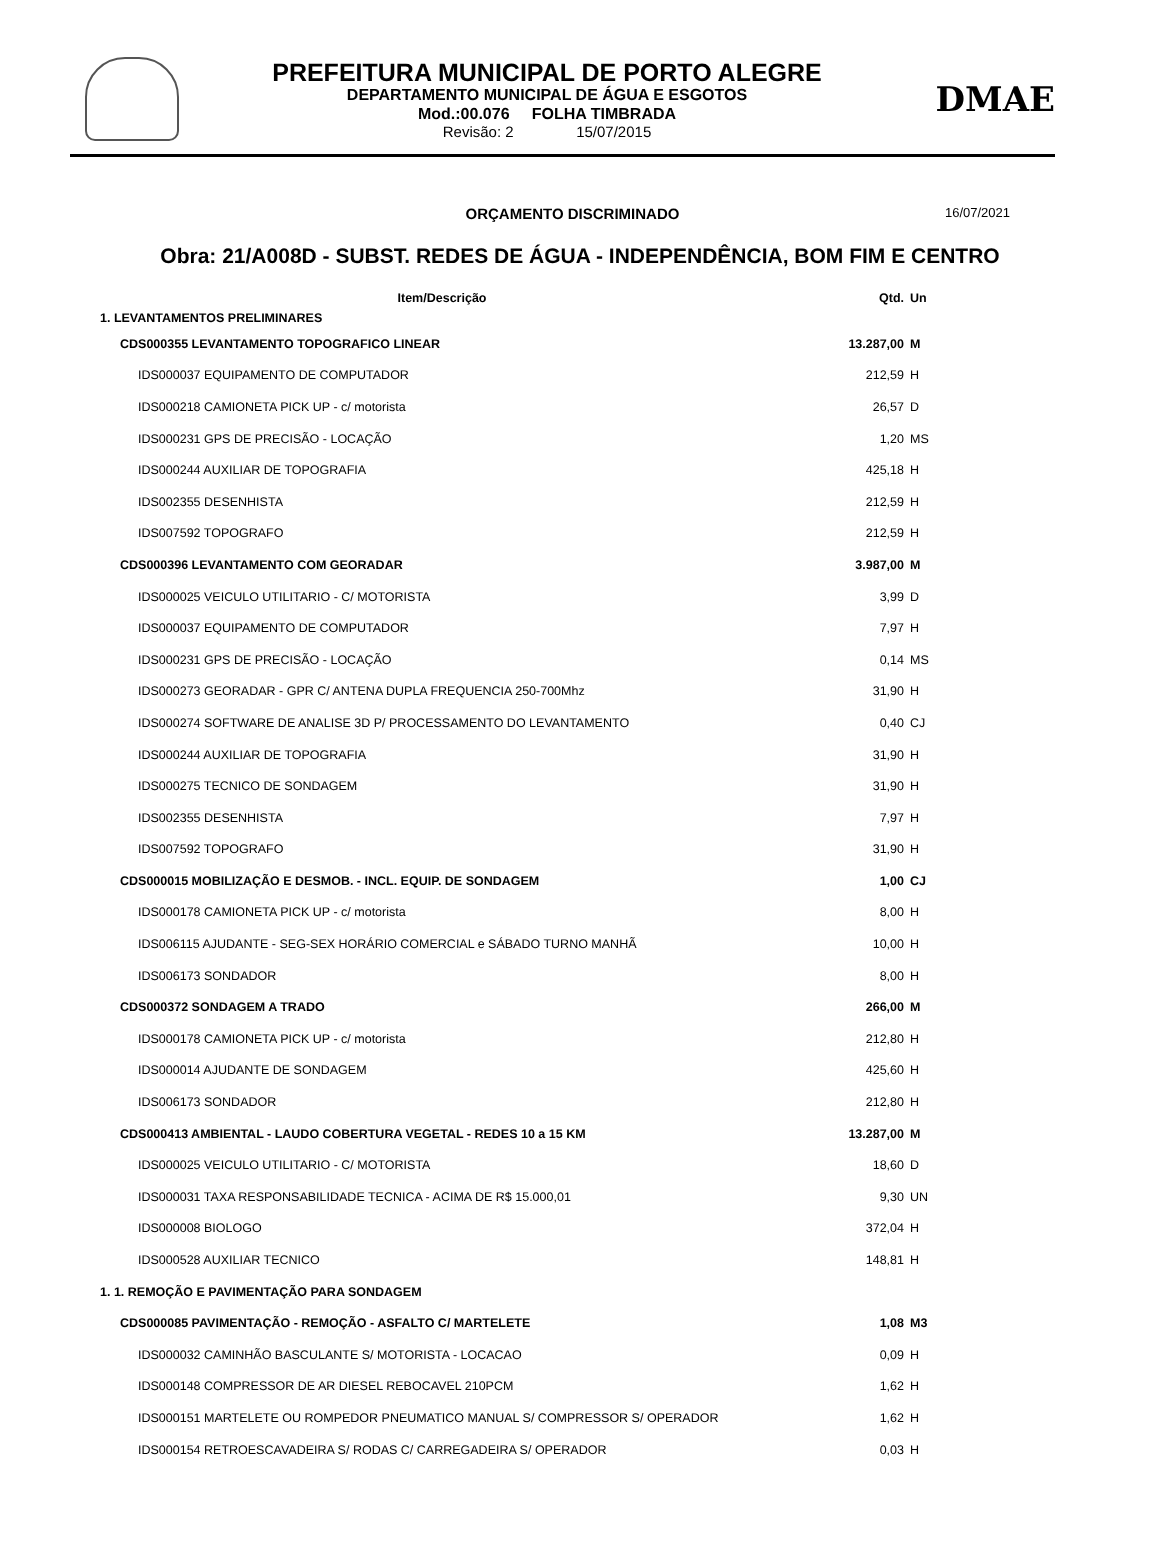PREFEITURA MUNICIPAL DE PORTO ALEGRE
DEPARTAMENTO MUNICIPAL DE ÁGUA E ESGOTOS
Mod.:00.076 FOLHA TIMBRADA
Revisão: 2 15/07/2015
DMAE
ORÇAMENTO DISCRIMINADO 16/07/2021
Obra: 21/A008D - SUBST. REDES DE ÁGUA - INDEPENDÊNCIA, BOM FIM E CENTRO
| Item/Descrição | Qtd. | Un |
| --- | --- | --- |
| 1. LEVANTAMENTOS PRELIMINARES | | |
| CDS000355 LEVANTAMENTO TOPOGRAFICO LINEAR | 13.287,00 | M |
| IDS000037 EQUIPAMENTO DE COMPUTADOR | 212,59 | H |
| IDS000218 CAMIONETA PICK UP - c/ motorista | 26,57 | D |
| IDS000231 GPS DE PRECISÃO - LOCAÇÃO | 1,20 | MS |
| IDS000244 AUXILIAR DE TOPOGRAFIA | 425,18 | H |
| IDS002355 DESENHISTA | 212,59 | H |
| IDS007592 TOPOGRAFO | 212,59 | H |
| CDS000396 LEVANTAMENTO COM GEORADAR | 3.987,00 | M |
| IDS000025 VEICULO UTILITARIO - C/ MOTORISTA | 3,99 | D |
| IDS000037 EQUIPAMENTO DE COMPUTADOR | 7,97 | H |
| IDS000231 GPS DE PRECISÃO - LOCAÇÃO | 0,14 | MS |
| IDS000273 GEORADAR - GPR C/ ANTENA DUPLA FREQUENCIA 250-700Mhz | 31,90 | H |
| IDS000274 SOFTWARE DE ANALISE 3D P/ PROCESSAMENTO DO LEVANTAMENTO | 0,40 | CJ |
| IDS000244 AUXILIAR DE TOPOGRAFIA | 31,90 | H |
| IDS000275 TECNICO DE SONDAGEM | 31,90 | H |
| IDS002355 DESENHISTA | 7,97 | H |
| IDS007592 TOPOGRAFO | 31,90 | H |
| CDS000015 MOBILIZAÇÃO E DESMOB. - INCL. EQUIP. DE SONDAGEM | 1,00 | CJ |
| IDS000178 CAMIONETA PICK UP - c/ motorista | 8,00 | H |
| IDS006115 AJUDANTE - SEG-SEX HORÁRIO COMERCIAL e SÁBADO TURNO MANHÃ | 10,00 | H |
| IDS006173 SONDADOR | 8,00 | H |
| CDS000372 SONDAGEM A TRADO | 266,00 | M |
| IDS000178 CAMIONETA PICK UP - c/ motorista | 212,80 | H |
| IDS000014 AJUDANTE DE SONDAGEM | 425,60 | H |
| IDS006173 SONDADOR | 212,80 | H |
| CDS000413 AMBIENTAL - LAUDO COBERTURA VEGETAL - REDES 10 a 15 KM | 13.287,00 | M |
| IDS000025 VEICULO UTILITARIO - C/ MOTORISTA | 18,60 | D |
| IDS000031 TAXA RESPONSABILIDADE TECNICA - ACIMA DE R$ 15.000,01 | 9,30 | UN |
| IDS000008 BIOLOGO | 372,04 | H |
| IDS000528 AUXILIAR TECNICO | 148,81 | H |
| 1. 1. REMOÇÃO E PAVIMENTAÇÃO PARA SONDAGEM | | |
| CDS000085 PAVIMENTAÇÃO - REMOÇÃO - ASFALTO C/ MARTELETE | 1,08 | M3 |
| IDS000032 CAMINHÃO BASCULANTE S/ MOTORISTA - LOCACAO | 0,09 | H |
| IDS000148 COMPRESSOR DE AR DIESEL REBOCAVEL 210PCM | 1,62 | H |
| IDS000151 MARTELETE OU ROMPEDOR PNEUMATICO MANUAL S/ COMPRESSOR S/ OPERADOR | 1,62 | H |
| IDS000154 RETROESCAVADEIRA S/ RODAS C/ CARREGADEIRA S/ OPERADOR | 0,03 | H |